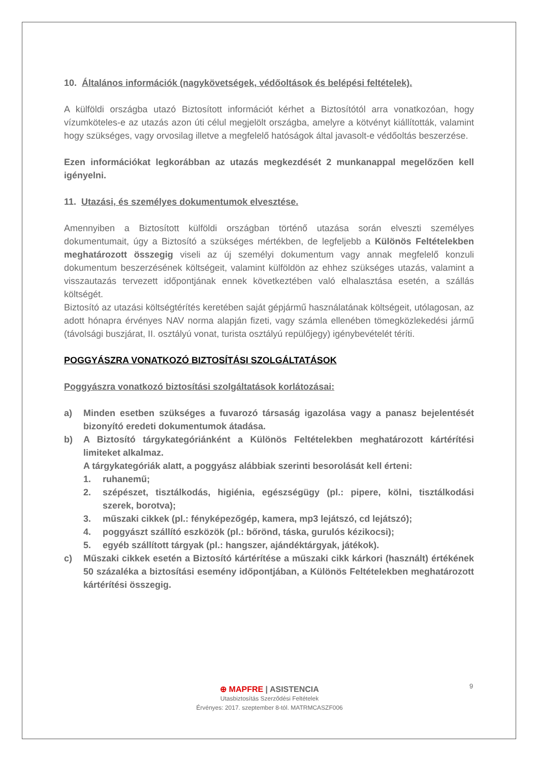10. Általános információk (nagykövetségek, védőoltások és belépési feltételek).
A külföldi országba utazó Biztosított információt kérhet a Biztosítótól arra vonatkozóan, hogy vízumköteles-e az utazás azon úti célul megjelölt országba, amelyre a kötvényt kiállították, valamint hogy szükséges, vagy orvosilag illetve a megfelelő hatóságok által javasolt-e védőoltás beszerzése.
Ezen információkat legkorábban az utazás megkezdését 2 munkanappal megelőzően kell igényelni.
11. Utazási, és személyes dokumentumok elvesztése.
Amennyiben a Biztosított külföldi országban történő utazása során elveszti személyes dokumentumait, úgy a Biztosító a szükséges mértékben, de legfeljebb a Különös Feltételekben meghatározott összegig viseli az új személyi dokumentum vagy annak megfelelő konzuli dokumentum beszerzésének költségeit, valamint külföldön az ehhez szükséges utazás, valamint a visszautazás tervezett időpontjának ennek következtében való elhalasztása esetén, a szállás költségét.
Biztosító az utazási költségtérítés keretében saját gépjármű használatának költségeit, utólagosan, az adott hónapra érvényes NAV norma alapján fizeti, vagy számla ellenében tömegközlekedési jármű (távolsági buszjárat, II. osztályú vonat, turista osztályú repülőjegy) igénybevételét téríti.
POGGYÁSZRA VONATKOZÓ BIZTOSÍTÁSI SZOLGÁLTATÁSOK
Poggyászra vonatkozó biztosítási szolgáltatások korlátozásai:
a) Minden esetben szükséges a fuvarozó társaság igazolása vagy a panasz bejelentését bizonyító eredeti dokumentumok átadása.
b) A Biztosító tárgykategóriánként a Különös Feltételekben meghatározott kártérítési limiteket alkalmaz.
A tárgykategóriák alatt, a poggyász alábbiak szerinti besorolását kell érteni:
1. ruhanemű;
2. szépészet, tisztálkodás, higiénia, egészségügy (pl.: pipere, kölni, tisztálkodási szerek, borotva);
3. műszaki cikkek (pl.: fényképezőgép, kamera, mp3 lejátszó, cd lejátszó);
4. poggyászt szállító eszközök (pl.: bőrönd, táska, gurulós kézikocsi);
5. egyéb szállított tárgyak (pl.: hangszer, ajándéktárgyak, játékok).
c) Műszaki cikkek esetén a Biztosító kártérítése a műszaki cikk kárkori (használt) értékének 50 százaléka a biztosítási esemény időpontjában, a Különös Feltételekben meghatározott kártérítési összegig.
⊕ MAPFRE | ASISTENCIA
Utasbiztosítás Szerződési Feltételek
Érvényes: 2017. szeptember 8-tól. MATRMCASZF006
9